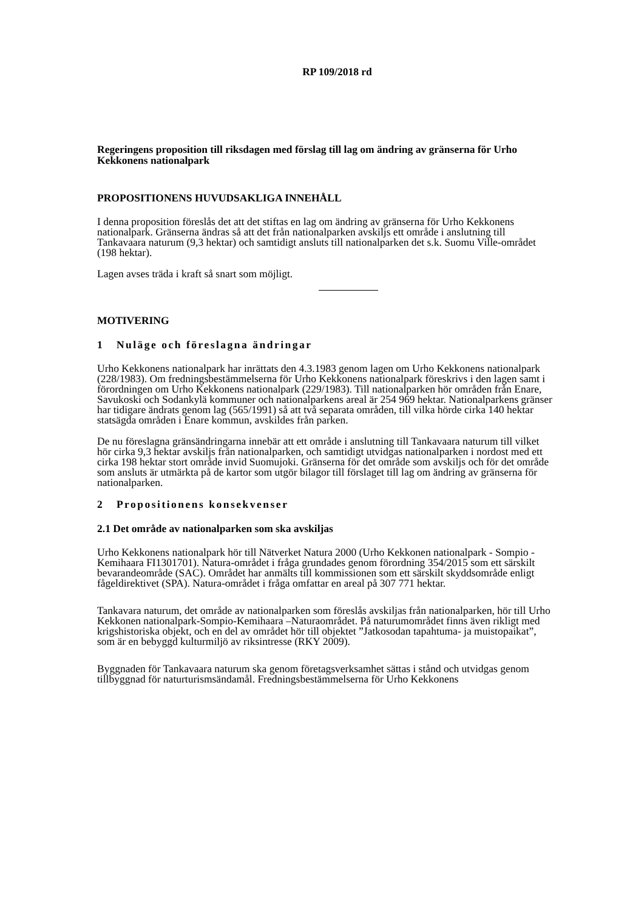RP 109/2018 rd
Regeringens proposition till riksdagen med förslag till lag om ändring av gränserna för Urho Kekkonens nationalpark
PROPOSITIONENS HUVUDSAKLIGA INNEHÅLL
I denna proposition föreslås det att det stiftas en lag om ändring av gränserna för Urho Kekkonens nationalpark. Gränserna ändras så att det från nationalparken avskiljs ett område i anslutning till Tankavaara naturum (9,3 hektar) och samtidigt ansluts till nationalparken det s.k. Suomu Ville-området (198 hektar).
Lagen avses träda i kraft så snart som möjligt.
MOTIVERING
1 Nuläge och föreslagna ändringar
Urho Kekkonens nationalpark har inrättats den 4.3.1983 genom lagen om Urho Kekkonens nationalpark (228/1983). Om fredningsbestämmelserna för Urho Kekkonens nationalpark föreskrivs i den lagen samt i förordningen om Urho Kekkonens nationalpark (229/1983). Till nationalparken hör områden från Enare, Savukoski och Sodankylä kommuner och nationalparkens areal är 254 969 hektar. Nationalparkens gränser har tidigare ändrats genom lag (565/1991) så att två separata områden, till vilka hörde cirka 140 hektar statsägda områden i Enare kommun, avskildes från parken.
De nu föreslagna gränsändringarna innebär att ett område i anslutning till Tankavaara naturum till vilket hör cirka 9,3 hektar avskiljs från nationalparken, och samtidigt utvidgas nationalparken i nordost med ett cirka 198 hektar stort område invid Suomujoki. Gränserna för det område som avskiljs och för det område som ansluts är utmärkta på de kartor som utgör bilagor till förslaget till lag om ändring av gränserna för nationalparken.
2 Propositionens konsekvenser
2.1 Det område av nationalparken som ska avskiljas
Urho Kekkonens nationalpark hör till Nätverket Natura 2000 (Urho Kekkonen nationalpark - Sompio - Kemihaara FI1301701). Natura-området i fråga grundades genom förordning 354/2015 som ett särskilt bevarandeområde (SAC). Området har anmälts till kommissionen som ett särskilt skyddsområde enligt fågeldirektivet (SPA). Natura-området i fråga omfattar en areal på 307 771 hektar.
Tankavara naturum, det område av nationalparken som föreslås avskiljas från nationalparken, hör till Urho Kekkonen nationalpark-Sompio-Kemihaara –Naturaområdet. På naturumområdet finns även rikligt med krigshistoriska objekt, och en del av området hör till objektet ”Jatkosodan tapahtuma- ja muistopaikat”, som är en bebyggd kulturmiljö av riksintresse (RKY 2009).
Byggnaden för Tankavaara naturum ska genom företagsverksamhet sättas i stånd och utvidgas genom tillbyggnad för naturturismsändamål. Fredningsbestämmelserna för Urho Kekkonens